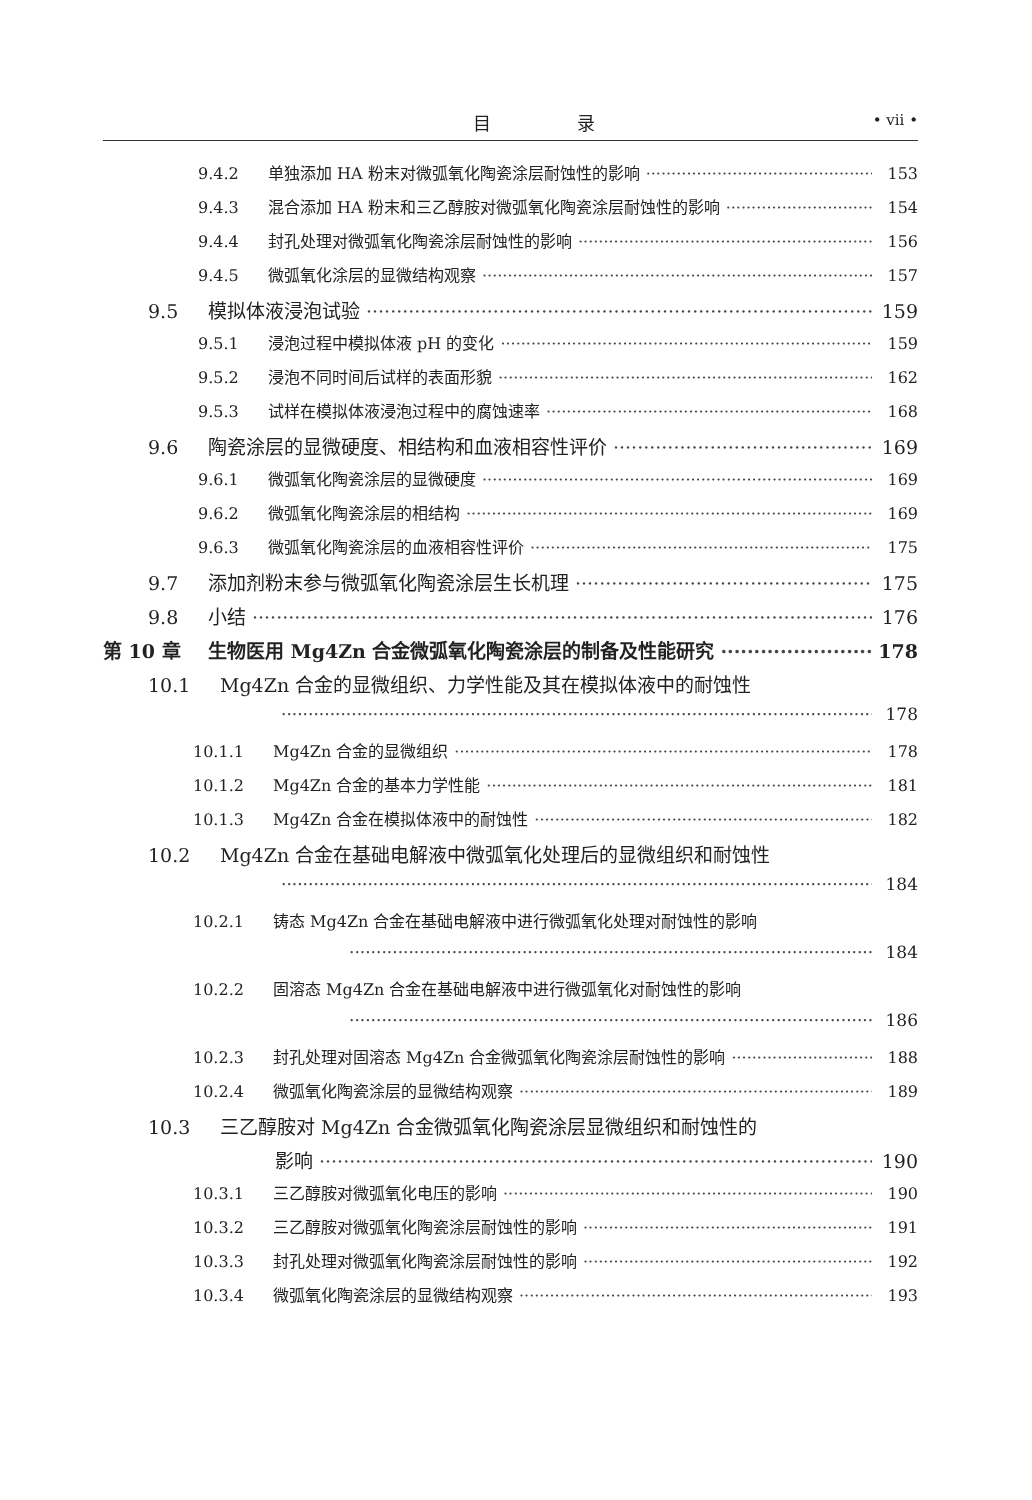目 录 • vii •
9.4.2 单独添加 HA 粉末对微弧氧化陶瓷涂层耐蚀性的影响 153
9.4.3 混合添加 HA 粉末和三乙醇胺对微弧氧化陶瓷涂层耐蚀性的影响 154
9.4.4 封孔处理对微弧氧化陶瓷涂层耐蚀性的影响 156
9.4.5 微弧氧化涂层的显微结构观察 157
9.5 模拟体液浸泡试验 159
9.5.1 浸泡过程中模拟体液 pH 的变化 159
9.5.2 浸泡不同时间后试样的表面形貌 162
9.5.3 试样在模拟体液浸泡过程中的腐蚀速率 168
9.6 陶瓷涂层的显微硬度、相结构和血液相容性评价 169
9.6.1 微弧氧化陶瓷涂层的显微硬度 169
9.6.2 微弧氧化陶瓷涂层的相结构 169
9.6.3 微弧氧化陶瓷涂层的血液相容性评价 175
9.7 添加剂粉末参与微弧氧化陶瓷涂层生长机理 175
9.8 小结 176
第 10 章 生物医用 Mg4Zn 合金微弧氧化陶瓷涂层的制备及性能研究 178
10.1 Mg4Zn 合金的显微组织、力学性能及其在模拟体液中的耐蚀性
178
10.1.1 Mg4Zn 合金的显微组织 178
10.1.2 Mg4Zn 合金的基本力学性能 181
10.1.3 Mg4Zn 合金在模拟体液中的耐蚀性 182
10.2 Mg4Zn 合金在基础电解液中微弧氧化处理后的显微组织和耐蚀性
184
10.2.1 铸态 Mg4Zn 合金在基础电解液中进行微弧氧化处理对耐蚀性的影响
184
10.2.2 固溶态 Mg4Zn 合金在基础电解液中进行微弧氧化对耐蚀性的影响
186
10.2.3 封孔处理对固溶态 Mg4Zn 合金微弧氧化陶瓷涂层耐蚀性的影响 188
10.2.4 微弧氧化陶瓷涂层的显微结构观察 189
10.3 三乙醇胺对 Mg4Zn 合金微弧氧化陶瓷涂层显微组织和耐蚀性的
影响 190
10.3.1 三乙醇胺对微弧氧化电压的影响 190
10.3.2 三乙醇胺对微弧氧化陶瓷涂层耐蚀性的影响 191
10.3.3 封孔处理对微弧氧化陶瓷涂层耐蚀性的影响 192
10.3.4 微弧氧化陶瓷涂层的显微结构观察 193